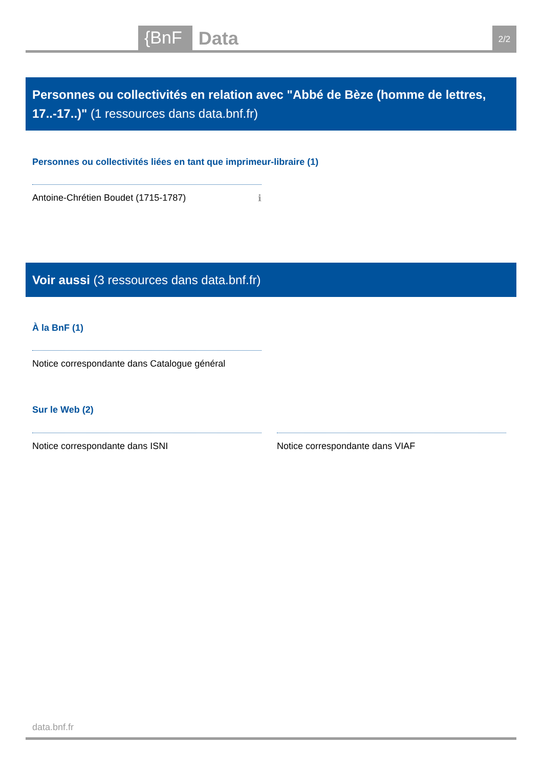{BnF Data 2/2
Personnes ou collectivités en relation avec "Abbé de Bèze (homme de lettres, 17..-17..)" (1 ressources dans data.bnf.fr)
Personnes ou collectivités liées en tant que imprimeur-libraire (1)
Antoine-Chrétien Boudet (1715-1787) ℹ
Voir aussi (3 ressources dans data.bnf.fr)
À la BnF (1)
Notice correspondante dans Catalogue général
Sur le Web (2)
Notice correspondante dans ISNI Notice correspondante dans VIAF
data.bnf.fr